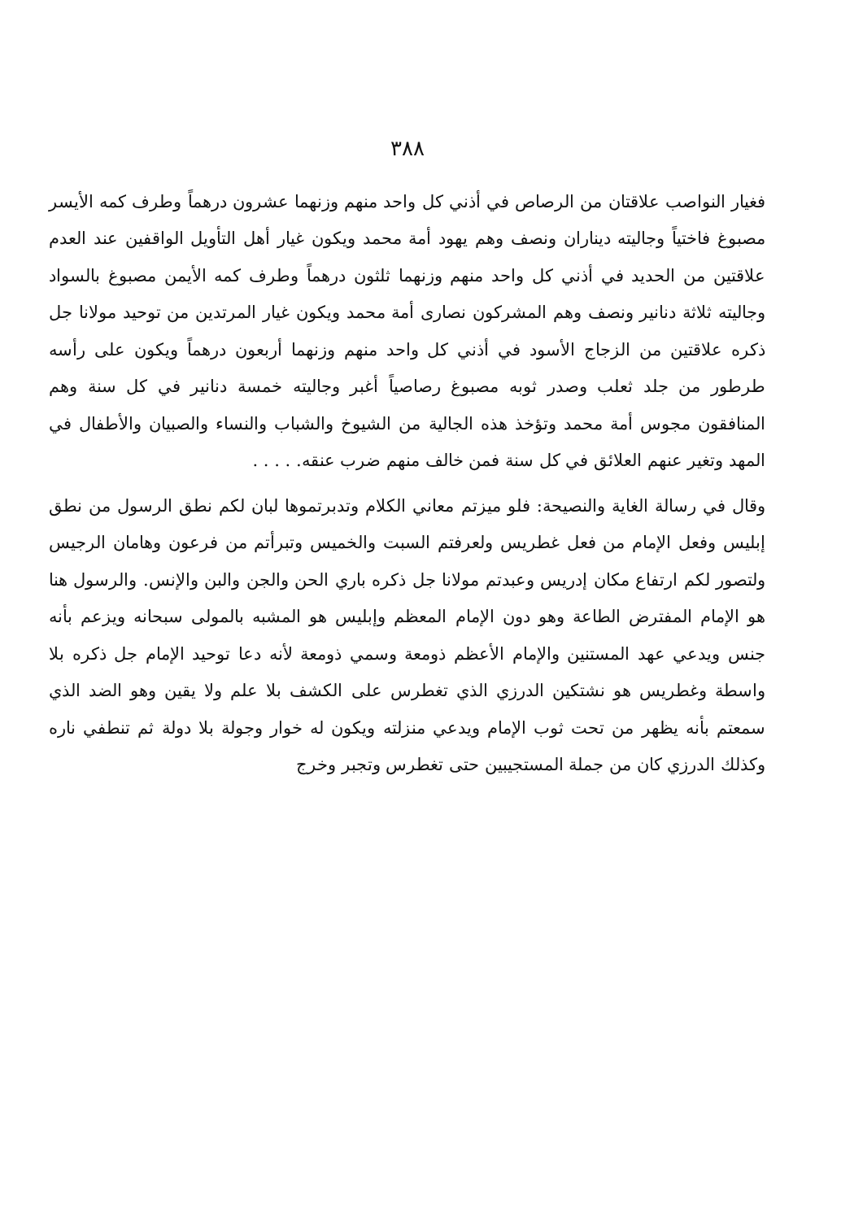٣٨٨
فغيار النواصب علاقتان من الرصاص في أذني كل واحد منهم وزنهما عشرون درهماً وطرف كمه الأيسر مصبوغ فاختياً وجاليته ديناران ونصف وهم يهود أمة محمد ويكون غيار أهل التأويل الواقفين عند العدم علاقتين من الحديد في أذني كل واحد منهم وزنهما ثلثون درهماً وطرف كمه الأيمن مصبوغ بالسواد وجاليته ثلاثة دنانير ونصف وهم المشركون نصارى أمة محمد ويكون غيار المرتدين من توحيد مولانا جل ذكره علاقتين من الزجاج الأسود في أذني كل واحد منهم وزنهما أربعون درهماً ويكون على رأسه طرطور من جلد ثعلب وصدر ثوبه مصبوغ رصاصياً أغبر وجاليته خمسة دنانير في كل سنة وهم المنافقون مجوس أمة محمد وتؤخذ هذه الجالية من الشيوخ والشباب والنساء والصبيان والأطفال في المهد وتغير عنهم العلائق في كل سنة فمن خالف منهم ضرب عنقه. . . . .
وقال في رسالة الغاية والنصيحة: فلو ميزتم معاني الكلام وتدبرتموها لبان لكم نطق الرسول من نطق إبليس وفعل الإمام من فعل غطريس ولعرفتم السبت والخميس وتبرأتم من فرعون وهامان الرجيس ولتصور لكم ارتفاع مكان إدريس وعبدتم مولانا جل ذكره باري الحن والجن والبن والإنس. والرسول هنا هو الإمام المفترض الطاعة وهو دون الإمام المعظم وإبليس هو المشبه بالمولى سبحانه ويزعم بأنه جنس ويدعي عهد المستنين والإمام الأعظم ذومعة وسمي ذومعة لأنه دعا توحيد الإمام جل ذكره بلا واسطة وغطريس هو نشتكين الدرزي الذي تغطرس على الكشف بلا علم ولا يقين وهو الضد الذي سمعتم بأنه يظهر من تحت ثوب الإمام ويدعي منزلته ويكون له خوار وجولة بلا دولة ثم تنطفي ناره وكذلك الدرزي كان من جملة المستجيبين حتى تغطرس وتجبر وخرج